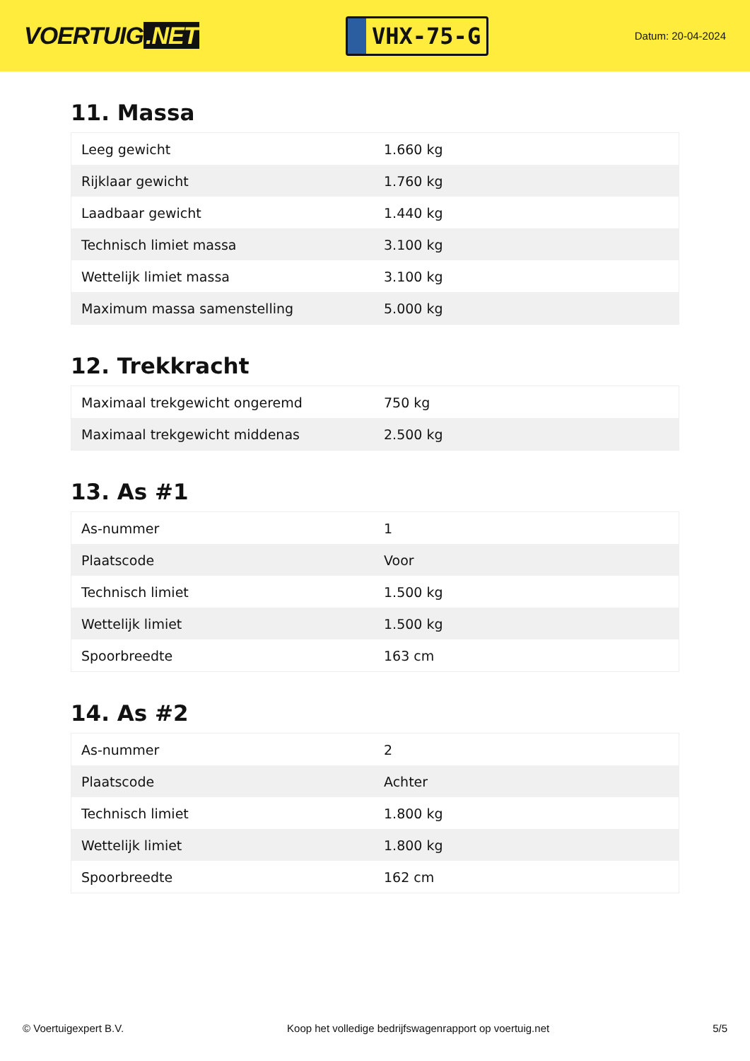VOERTUIG.NET
VHX-75-G
Datum: 20-04-2024
11. Massa
| Leeg gewicht | 1.660 kg |
| Rijklaar gewicht | 1.760 kg |
| Laadbaar gewicht | 1.440 kg |
| Technisch limiet massa | 3.100 kg |
| Wettelijk limiet massa | 3.100 kg |
| Maximum massa samenstelling | 5.000 kg |
12. Trekkracht
| Maximaal trekgewicht ongeremd | 750 kg |
| Maximaal trekgewicht middenas | 2.500 kg |
13. As #1
| As-nummer | 1 |
| Plaatscode | Voor |
| Technisch limiet | 1.500 kg |
| Wettelijk limiet | 1.500 kg |
| Spoorbreedte | 163 cm |
14. As #2
| As-nummer | 2 |
| Plaatscode | Achter |
| Technisch limiet | 1.800 kg |
| Wettelijk limiet | 1.800 kg |
| Spoorbreedte | 162 cm |
© Voertuigexpert B.V. Koop het volledige bedrijfswagenrapport op voertuig.net 5/5